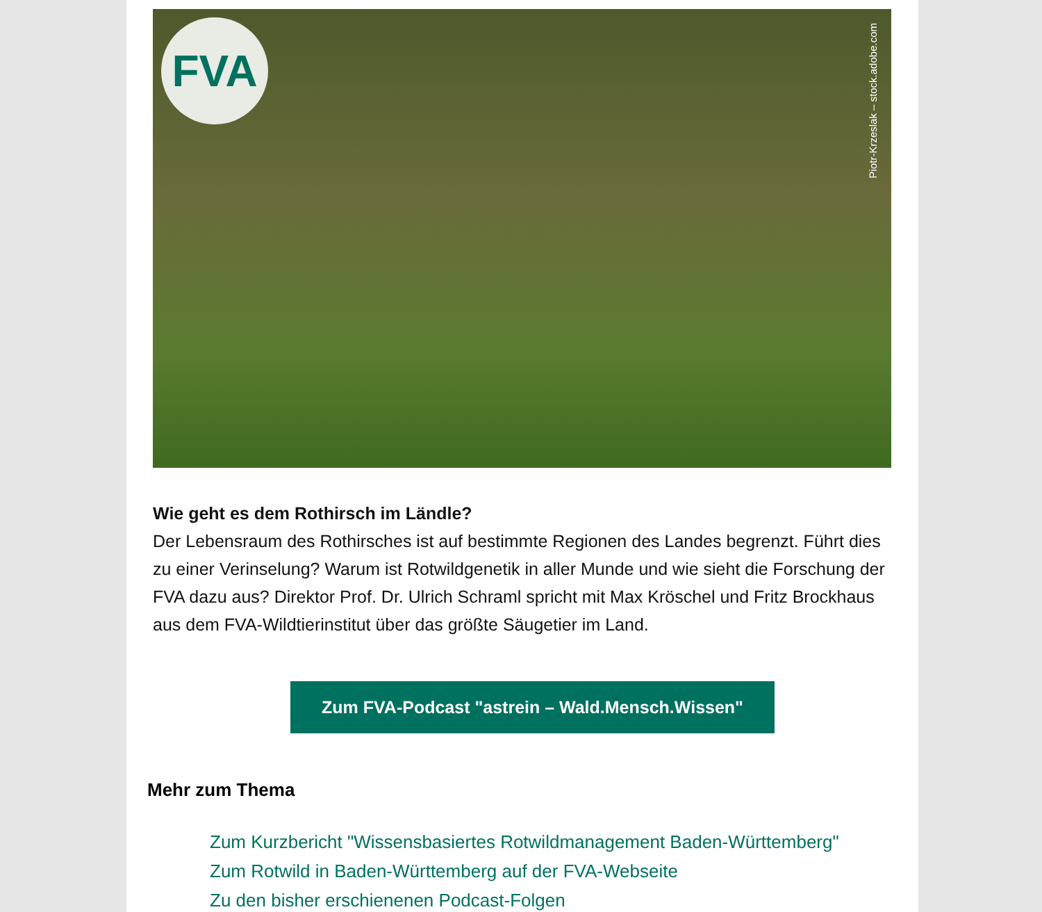FVA
Piotr-Krzeslak – stock.adobe.com
Wie geht es dem Rothirsch im Ländle?
Der Lebensraum des Rothirsches ist auf bestimmte Regionen des Landes begrenzt. Führt dies zu einer Verinselung? Warum ist Rotwildgenetik in aller Munde und wie sieht die Forschung der FVA dazu aus? Direktor Prof. Dr. Ulrich Schraml spricht mit Max Kröschel und Fritz Brockhaus aus dem FVA-Wildtierinstitut über das größte Säugetier im Land.
Zum FVA-Podcast "astrein – Wald.Mensch.Wissen"
Mehr zum Thema
Zum Kurzbericht "Wissensbasiertes Rotwildmanagement Baden-Württemberg"
Zum Rotwild in Baden-Württemberg auf der FVA-Webseite
Zu den bisher erschienenen Podcast-Folgen